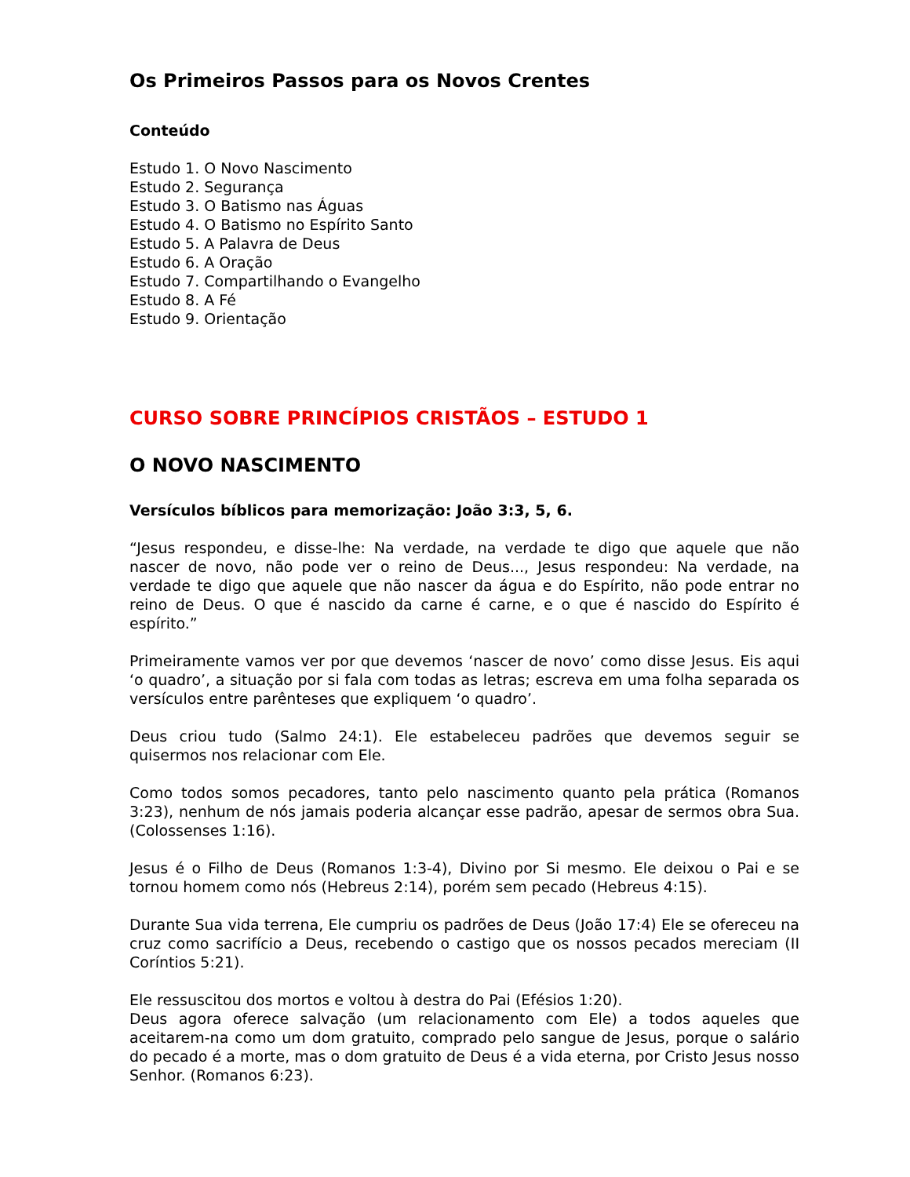Os Primeiros Passos para os Novos Crentes
Conteúdo
Estudo 1. O Novo Nascimento
Estudo 2. Segurança
Estudo 3. O Batismo nas Águas
Estudo 4. O Batismo no Espírito Santo
Estudo 5. A Palavra de Deus
Estudo 6. A Oração
Estudo 7. Compartilhando o Evangelho
Estudo 8. A Fé
Estudo 9. Orientação
CURSO SOBRE PRINCÍPIOS CRISTÃOS – ESTUDO 1
O NOVO NASCIMENTO
Versículos bíblicos para memorização: João 3:3, 5, 6.
“Jesus respondeu, e disse-lhe: Na verdade, na verdade te digo que aquele que não nascer de novo, não pode ver o reino de Deus..., Jesus respondeu: Na verdade, na verdade te digo que aquele que não nascer da água e do Espírito, não pode entrar no reino de Deus. O que é nascido da carne é carne, e o que é nascido do Espírito é espírito.”
Primeiramente vamos ver por que devemos ‘nascer de novo’ como disse Jesus. Eis aqui ‘o quadro’, a situação por si fala com todas as letras; escreva em uma folha separada os versículos entre parênteses que expliquem ‘o quadro’.
Deus criou tudo (Salmo 24:1). Ele estabeleceu padrões que devemos seguir se quisermos nos relacionar com Ele.
Como todos somos pecadores, tanto pelo nascimento quanto pela prática (Romanos 3:23), nenhum de nós jamais poderia alcançar esse padrão, apesar de sermos obra Sua. (Colossenses 1:16).
Jesus é o Filho de Deus (Romanos 1:3-4), Divino por Si mesmo. Ele deixou o Pai e se tornou homem como nós (Hebreus 2:14), porém sem pecado (Hebreus 4:15).
Durante Sua vida terrena, Ele cumpriu os padrões de Deus (João 17:4) Ele se ofereceu na cruz como sacrifício a Deus, recebendo o castigo que os nossos pecados mereciam (II Coríntios 5:21).
Ele ressuscitou dos mortos e voltou à destra do Pai (Efésios 1:20).
Deus agora oferece salvação (um relacionamento com Ele) a todos aqueles que aceitarem-na como um dom gratuito, comprado pelo sangue de Jesus, porque o salário do pecado é a morte, mas o dom gratuito de Deus é a vida eterna, por Cristo Jesus nosso Senhor. (Romanos 6:23).